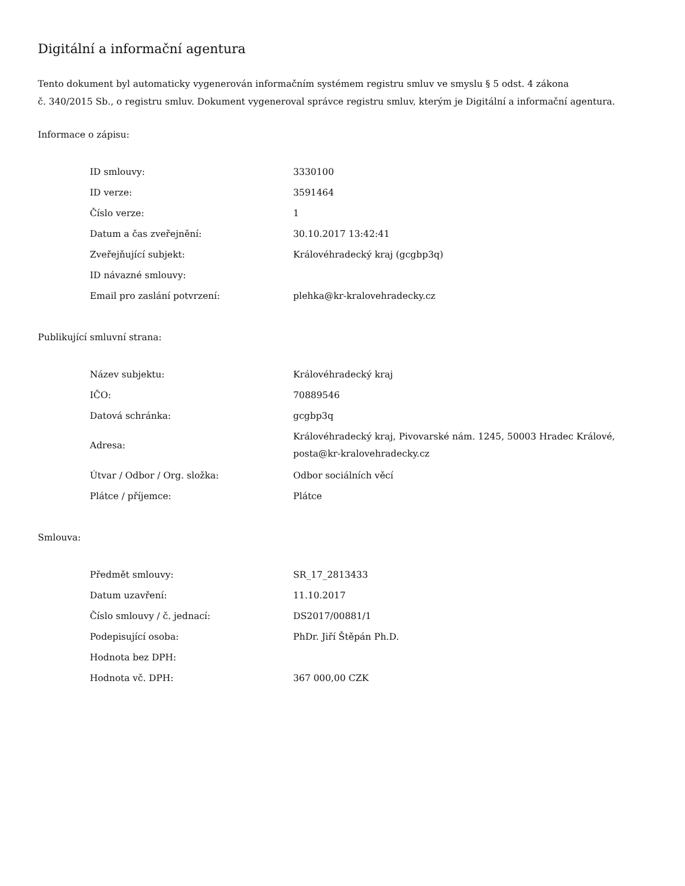Digitální a informační agentura
Tento dokument byl automaticky vygenerován informačním systémem registru smluv ve smyslu § 5 odst. 4 zákona
č. 340/2015 Sb., o registru smluv. Dokument vygeneroval správce registru smluv, kterým je Digitální a informační agentura.
Informace o zápisu:
| ID smlouvy: | 3330100 |
| ID verze: | 3591464 |
| Číslo verze: | 1 |
| Datum a čas zveřejnění: | 30.10.2017 13:42:41 |
| Zveřejňující subjekt: | Královéhradecký kraj (gcgbp3q) |
| ID návazné smlouvy: | |
| Email pro zaslání potvrzení: | plehka@kr-kralovehradecky.cz |
Publikující smluvní strana:
| Název subjektu: | Královéhradecký kraj |
| IČO: | 70889546 |
| Datová schránka: | gcgbp3q |
| Adresa: | Královéhradecký kraj, Pivovarské nám. 1245, 50003 Hradec Králové, posta@kr-kralovehradecky.cz |
| Útvar / Odbor / Org. složka: | Odbor sociálních věcí |
| Plátce / příjemce: | Plátce |
Smlouva:
| Předmět smlouvy: | SR_17_2813433 |
| Datum uzavření: | 11.10.2017 |
| Číslo smlouvy / č. jednací: | DS2017/00881/1 |
| Podepisující osoba: | PhDr. Jiří Štěpán Ph.D. |
| Hodnota bez DPH: | |
| Hodnota vč. DPH: | 367 000,00 CZK |